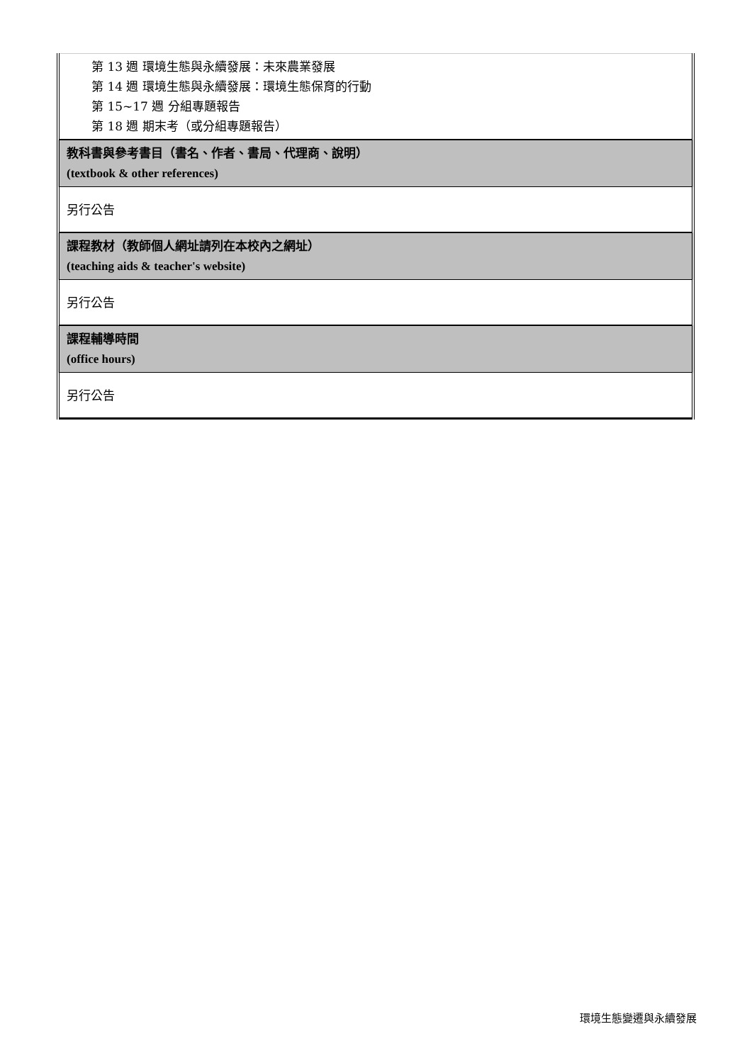| 第 13 週 環境生態與永續發展：未來農業發展 第 14 週 環境生態與永續發展：環境生態保育的行動 第 15~17 週 分組專題報告 第 18 週 期末考（或分組專題報告） |
| 教科書與參考書目（書名、作者、書局、代理商、說明） (textbook & other references) |
| 另行公告 |
| 課程教材（教師個人網址請列在本校內之網址） (teaching aids & teacher's website) |
| 另行公告 |
| 課程輔導時間 (office hours) |
| 另行公告 |
環境生態變遷與永續發展